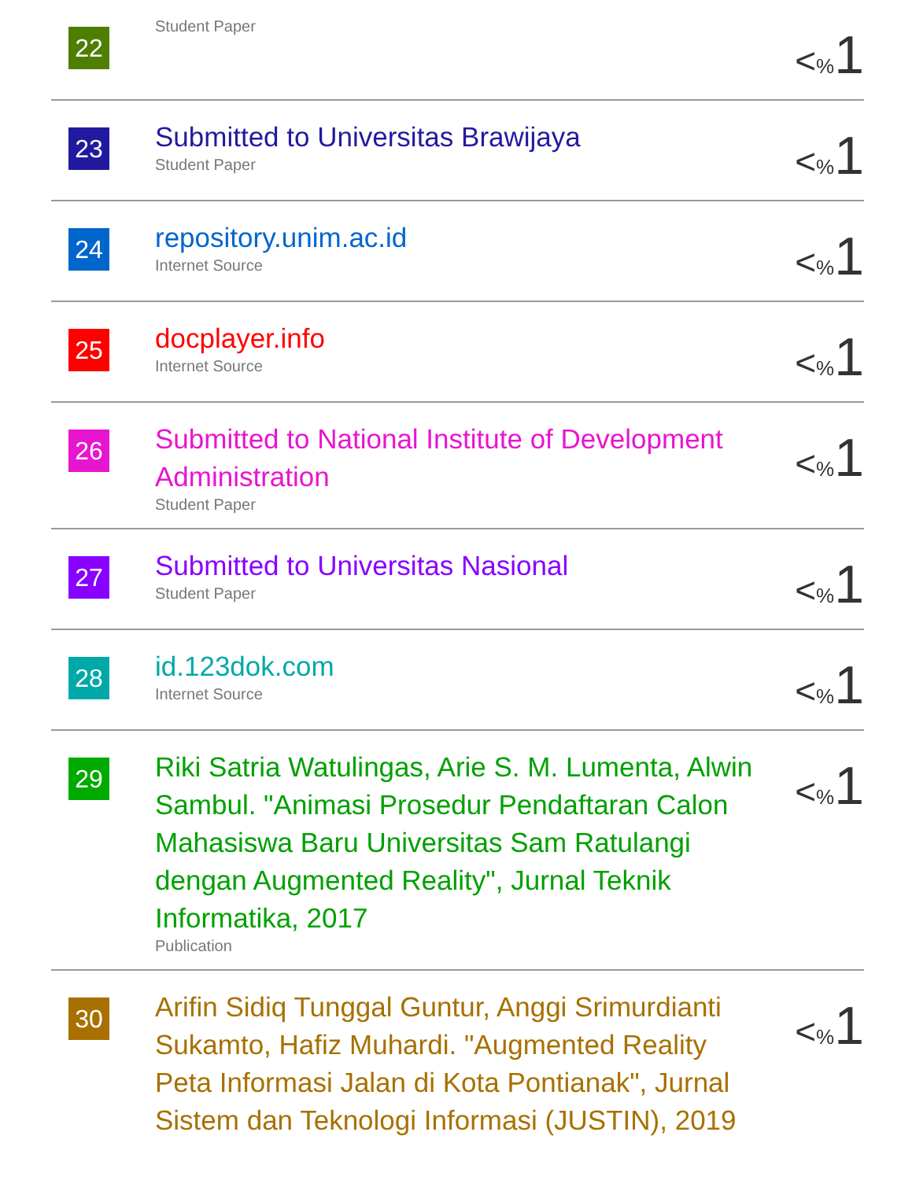| 22 | Student Paper | < % 1 |
| 23 | Submitted to Universitas Brawijaya Student Paper | < % 1 |
| 24 | repository.unim.ac.id Internet Source | < % 1 |
| 25 | docplayer.info Internet Source | < % 1 |
| 26 | Submitted to National Institute of Development Administration Student Paper | < % 1 |
| 27 | Submitted to Universitas Nasional Student Paper | < % 1 |
| 28 | id.123dok.com Internet Source | < % 1 |
| 29 | Riki Satria Watulingas, Arie S. M. Lumenta, Alwin Sambul. "Animasi Prosedur Pendaftaran Calon Mahasiswa Baru Universitas Sam Ratulangi dengan Augmented Reality", Jurnal Teknik Informatika, 2017 Publication | < % 1 |
| 30 | Arifin Sidiq Tunggal Guntur, Anggi Srimurdianti Sukamto, Hafiz Muhardi. "Augmented Reality Peta Informasi Jalan di Kota Pontianak", Jurnal Sistem dan Teknologi Informasi (JUSTIN), 2019 | < % 1 |